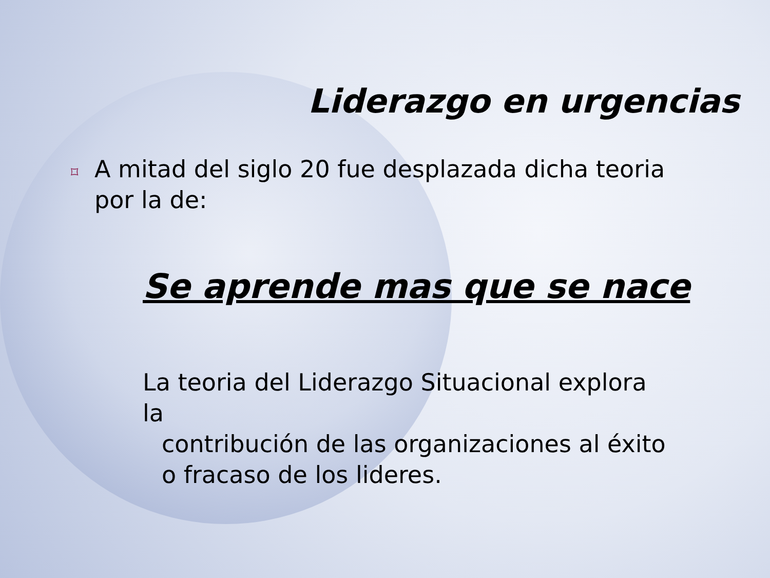Liderazgo en urgencias
⌑ A mitad del siglo 20 fue desplazada dicha teoria por la de:
Se aprende mas que se nace
La teoria del Liderazgo Situacional explora la
contribución de las organizaciones al éxito o fracaso de los lideres.